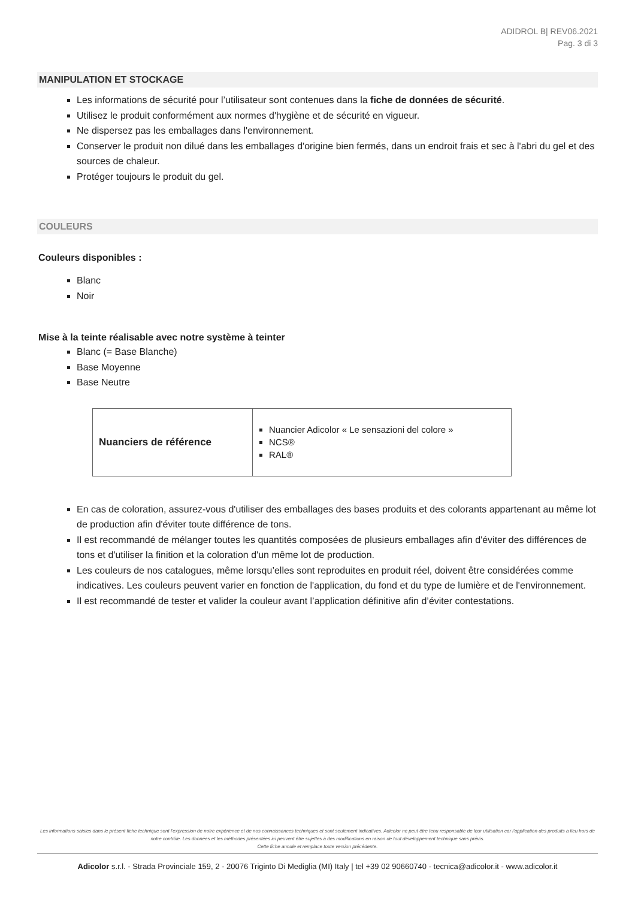ADIDROL B| REV06.2021
Pag. 3 di 3
MANIPULATION ET STOCKAGE
Les informations de sécurité pour l’utilisateur sont contenues dans la fiche de données de sécurité.
Utilisez le produit conformément aux normes d'hygiène et de sécurité en vigueur.
Ne dispersez pas les emballages dans l'environnement.
Conserver le produit non dilué dans les emballages d'origine bien fermés, dans un endroit frais et sec à l'abri du gel et des sources de chaleur.
Protéger toujours le produit du gel.
COULEURS
Couleurs disponibles :
Blanc
Noir
Mise à la teinte réalisable avec notre système à teinter
Blanc (= Base Blanche)
Base Moyenne
Base Neutre
| Nuanciers de référence | Nuancier Adicolor « Le sensazioni del colore » NCS® RAL® |
En cas de coloration, assurez-vous d'utiliser des emballages des bases produits et des colorants appartenant au même lot de production afin d'éviter toute différence de tons.
Il est recommandé de mélanger toutes les quantités composées de plusieurs emballages afin d'éviter des différences de tons et d'utiliser la finition et la coloration d'un même lot de production.
Les couleurs de nos catalogues, même lorsqu’elles sont reproduites en produit réel, doivent être considérées comme indicatives. Les couleurs peuvent varier en fonction de l'application, du fond et du type de lumière et de l'environnement.
Il est recommandé de tester et valider la couleur avant l’application définitive afin d’éviter contestations.
Les informations saisies dans le présent fiche technique sont l'expression de notre expérience et de nos connaissances techniques et sont seulement indicatives. Adicolor ne peut être tenu responsable de leur utilisation car l'application des produits a lieu hors de notre contrôle. Les données et les méthodes présentées ici peuvent être sujettes à des modifications en raison de tout développement technique sans prévis.
Cette fiche annule et remplace toute version précédente.
Adicolor s.r.l. - Strada Provinciale 159, 2 - 20076 Triginto Di Mediglia (MI) Italy | tel +39 02 90660740 - tecnica@adicolor.it - www.adicolor.it